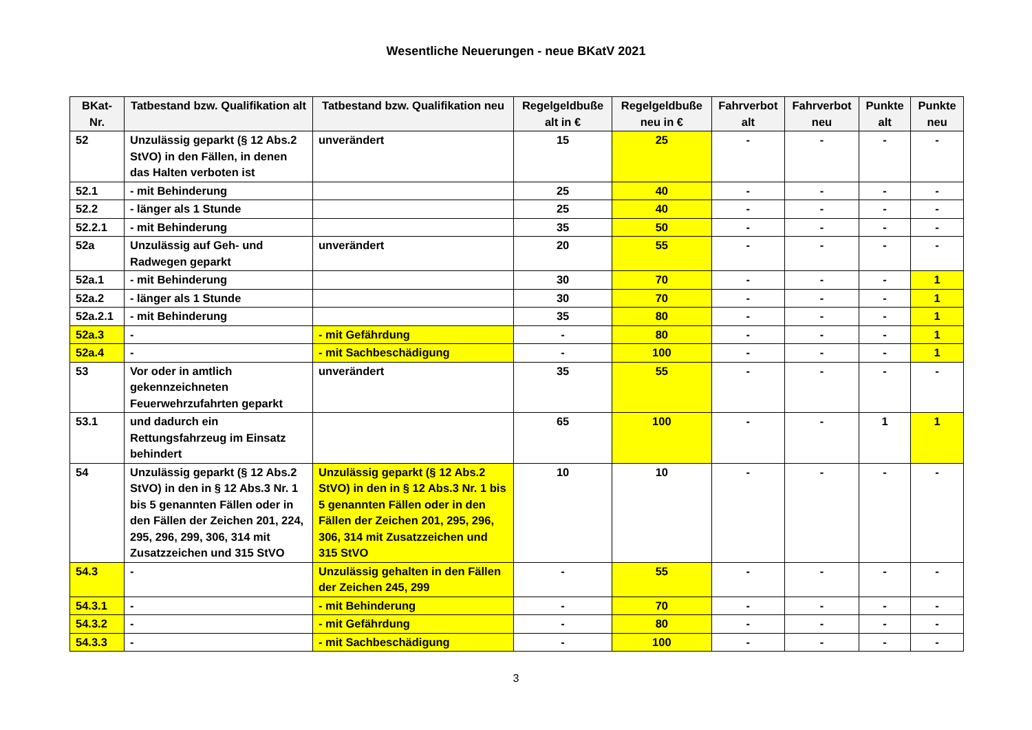Wesentliche Neuerungen - neue BKatV 2021
| BKat-Nr. | Tatbestand bzw. Qualifikation alt | Tatbestand bzw. Qualifikation neu | Regelgeldbuße alt in € | Regelgeldbuße neu in € | Fahrverbot alt | Fahrverbot neu | Punkte alt | Punkte neu |
| --- | --- | --- | --- | --- | --- | --- | --- | --- |
| 52 | Unzulässig geparkt (§ 12 Abs.2 StVO) in den Fällen, in denen das Halten verboten ist | unverändert | 15 | 25 | - | - | - | - |
| 52.1 | - mit Behinderung | | 25 | 40 | - | - | - | - |
| 52.2 | - länger als 1 Stunde | | 25 | 40 | - | - | - | - |
| 52.2.1 | - mit Behinderung | | 35 | 50 | - | - | - | - |
| 52a | Unzulässig auf Geh- und Radwegen geparkt | unverändert | 20 | 55 | - | - | - | - |
| 52a.1 | - mit Behinderung | | 30 | 70 | - | - | - | 1 |
| 52a.2 | - länger als 1 Stunde | | 30 | 70 | - | - | - | 1 |
| 52a.2.1 | - mit Behinderung | | 35 | 80 | - | - | - | 1 |
| 52a.3 | - | - mit Gefährdung | - | 80 | - | - | - | 1 |
| 52a.4 | - | - mit Sachbeschädigung | - | 100 | - | - | - | 1 |
| 53 | Vor oder in amtlich gekennzeichneten Feuerwehrzufahrten geparkt | unverändert | 35 | 55 | - | - | - | - |
| 53.1 | und dadurch ein Rettungsfahrzeug im Einsatz behindert | | 65 | 100 | - | - | 1 | 1 |
| 54 | Unzulässig geparkt (§ 12 Abs.2 StVO) in den in § 12 Abs.3 Nr. 1 bis 5 genannten Fällen oder in den Fällen der Zeichen 201, 224, 295, 296, 299, 306, 314 mit Zusatzzeichen und 315 StVO | Unzulässig geparkt (§ 12 Abs.2 StVO) in den in § 12 Abs.3 Nr. 1 bis 5 genannten Fällen oder in den Fällen der Zeichen 201, 295, 296, 306, 314 mit Zusatzzeichen und 315 StVO | 10 | 10 | - | - | - | - |
| 54.3 | - | Unzulässig gehalten in den Fällen der Zeichen 245, 299 | - | 55 | - | - | - | - |
| 54.3.1 | - | - mit Behinderung | - | 70 | - | - | - | - |
| 54.3.2 | - | - mit Gefährdung | - | 80 | - | - | - | - |
| 54.3.3 | - | - mit Sachbeschädigung | - | 100 | - | - | - | - |
3